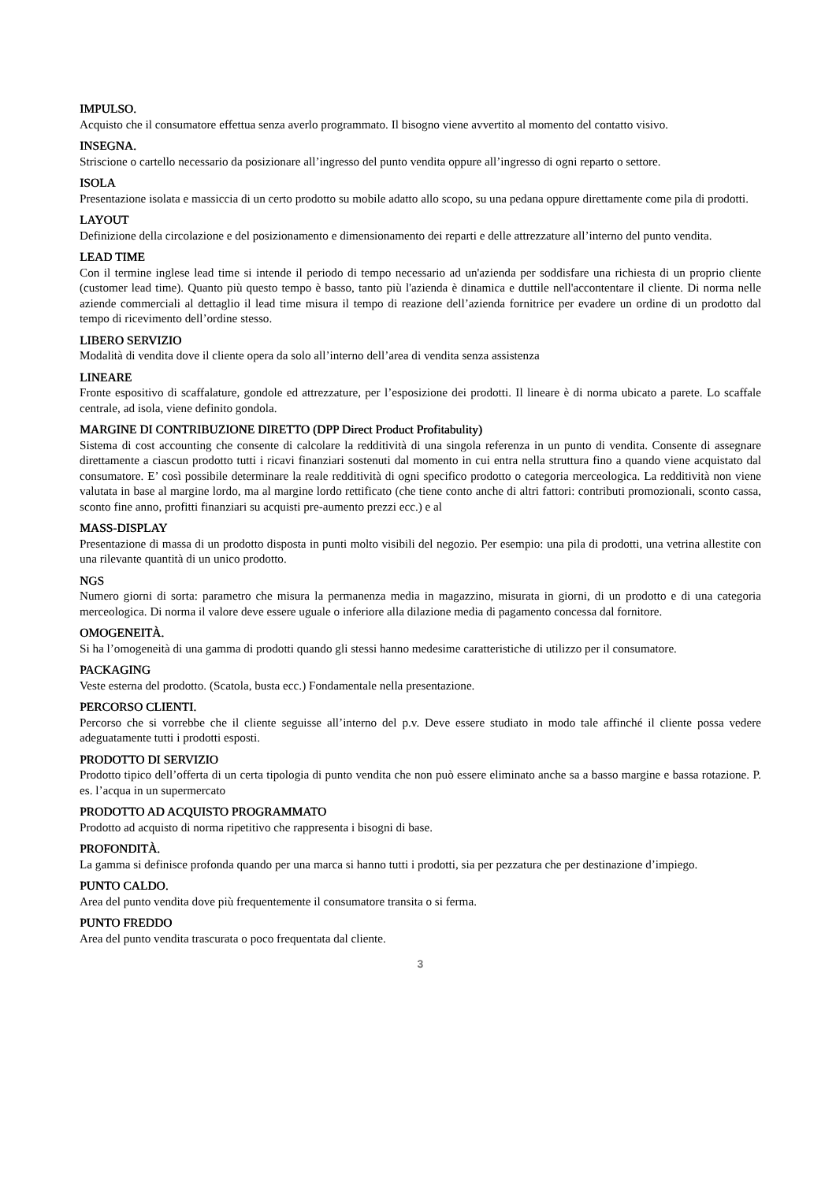IMPULSO.
Acquisto che il consumatore effettua senza averlo programmato. Il bisogno viene avvertito al momento del contatto visivo.
INSEGNA.
Striscione o cartello necessario da posizionare all’ingresso del punto vendita oppure all’ingresso di ogni reparto o settore.
ISOLA
Presentazione isolata e massiccia di un certo prodotto su mobile adatto allo scopo, su una pedana oppure direttamente come pila di prodotti.
LAYOUT
Definizione della circolazione e del posizionamento e dimensionamento dei reparti e delle attrezzature all’interno del punto vendita.
LEAD TIME
Con il termine inglese lead time si intende il periodo di tempo necessario ad un'azienda per soddisfare una richiesta di un proprio cliente (customer lead time). Quanto più questo tempo è basso, tanto più l'azienda è dinamica e duttile nell'accontentare il cliente. Di norma nelle aziende commerciali al dettaglio il lead time misura il tempo di reazione dell’azienda fornitrice per evadere un ordine di un prodotto dal tempo di ricevimento dell’ordine stesso.
LIBERO SERVIZIO
Modalità di vendita dove il cliente opera da solo all’interno dell’area di vendita senza assistenza
LINEARE
Fronte espositivo di scaffalature, gondole ed attrezzature, per l’esposizione dei prodotti. Il lineare è di norma ubicato a parete. Lo scaffale centrale, ad isola, viene definito gondola.
MARGINE DI CONTRIBUZIONE DIRETTO (DPP Direct Product Profitabulity)
Sistema di cost accounting che consente di calcolare la redditività di una singola referenza in un punto di vendita. Consente di assegnare direttamente a ciascun prodotto tutti i ricavi finanziari sostenuti dal momento in cui entra nella struttura fino a quando viene acquistato dal consumatore. E’ così possibile determinare la reale redditività di ogni specifico prodotto o categoria merceologica. La redditività non viene valutata in base al margine lordo, ma al margine lordo rettificato (che tiene conto anche di altri fattori: contributi promozionali, sconto cassa, sconto fine anno, profitti finanziari su acquisti pre-aumento prezzi ecc.) e al
MASS-DISPLAY
Presentazione di massa di un prodotto disposta in punti molto visibili del negozio. Per esempio: una pila di prodotti, una vetrina allestite con una rilevante quantità di un unico prodotto.
NGS
Numero giorni di sorta: parametro che misura la permanenza media in magazzino, misurata in giorni, di un prodotto e di una categoria merceologica. Di norma il valore deve essere uguale o inferiore alla dilazione media di pagamento concessa dal fornitore.
OMOGENEITÀ.
Si ha l’omogeneità di una gamma di prodotti quando gli stessi hanno medesime caratteristiche di utilizzo per il consumatore.
PACKAGING
Veste esterna del prodotto. (Scatola, busta ecc.) Fondamentale nella presentazione.
PERCORSO CLIENTI.
Percorso che si vorrebbe che il cliente seguisse all’interno del p.v. Deve essere studiato in modo tale affinché il cliente possa vedere adeguatamente tutti i prodotti esposti.
PRODOTTO DI SERVIZIO
Prodotto tipico dell’offerta di un certa tipologia di punto vendita che non può essere eliminato anche sa a basso margine e bassa rotazione. P. es. l’acqua in un supermercato
PRODOTTO AD ACQUISTO PROGRAMMATO
Prodotto ad acquisto di norma ripetitivo che rappresenta i bisogni di base.
PROFONDITÀ.
La gamma si definisce profonda quando per una marca si hanno tutti i prodotti, sia per pezzatura che per destinazione d’impiego.
PUNTO CALDO.
Area del punto vendita dove più frequentemente il consumatore transita o si ferma.
PUNTO FREDDO
Area del punto vendita trascurata o poco frequentata dal cliente.
3